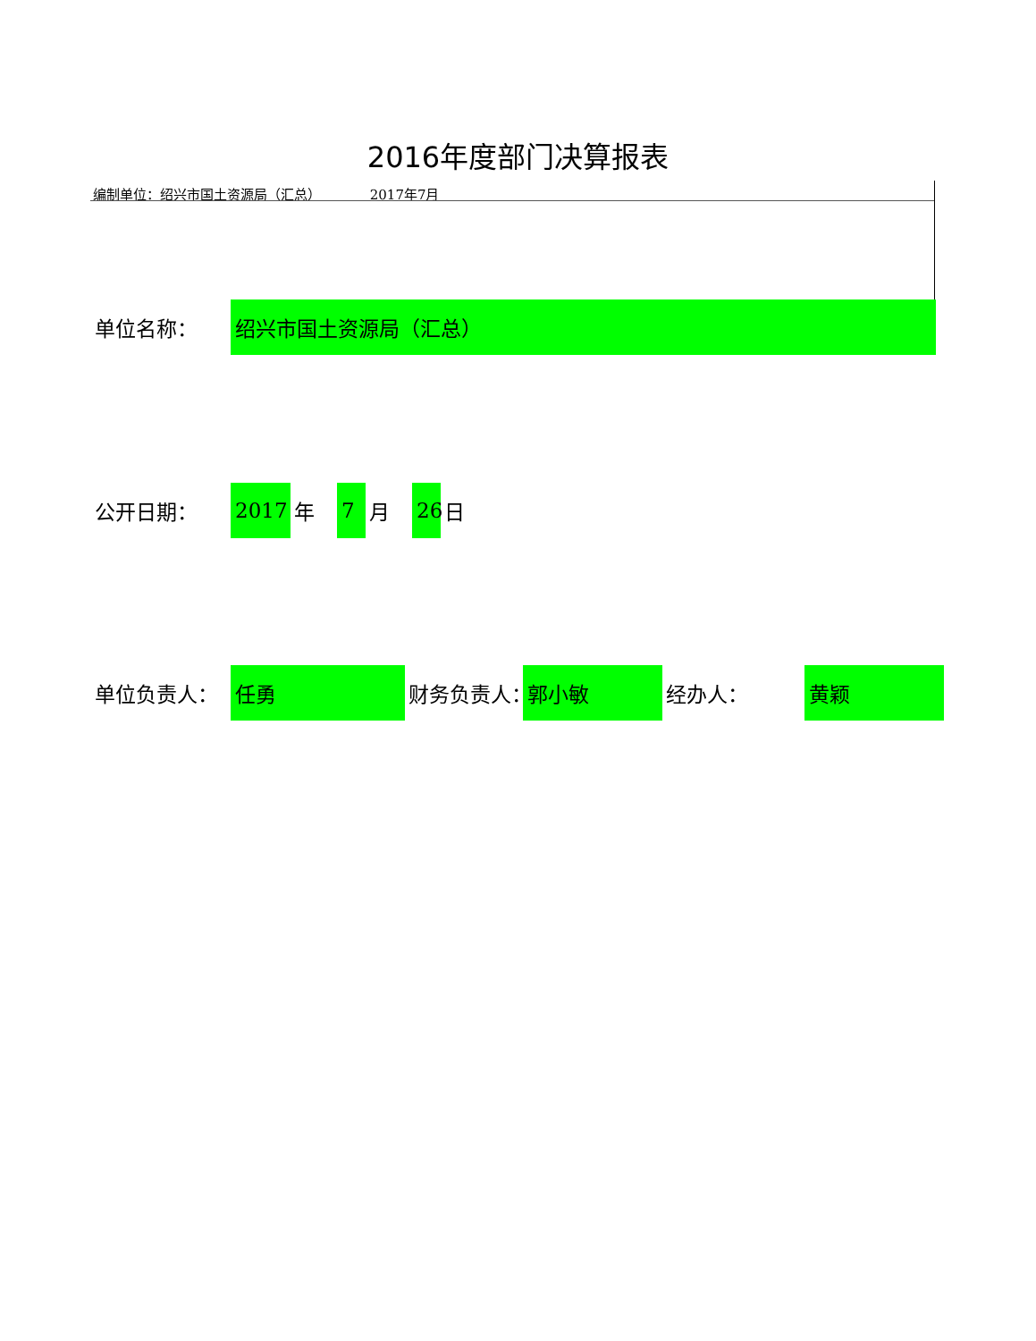2016年度部门决算报表
编制单位：绍兴市国土资源局（汇总） 2017年7月
单位名称：
绍兴市国土资源局（汇总）
公开日期：
2017
年
7
月
26
日
单位负责人：
任勇
财务负责人：
郭小敏
经办人：
黄颖